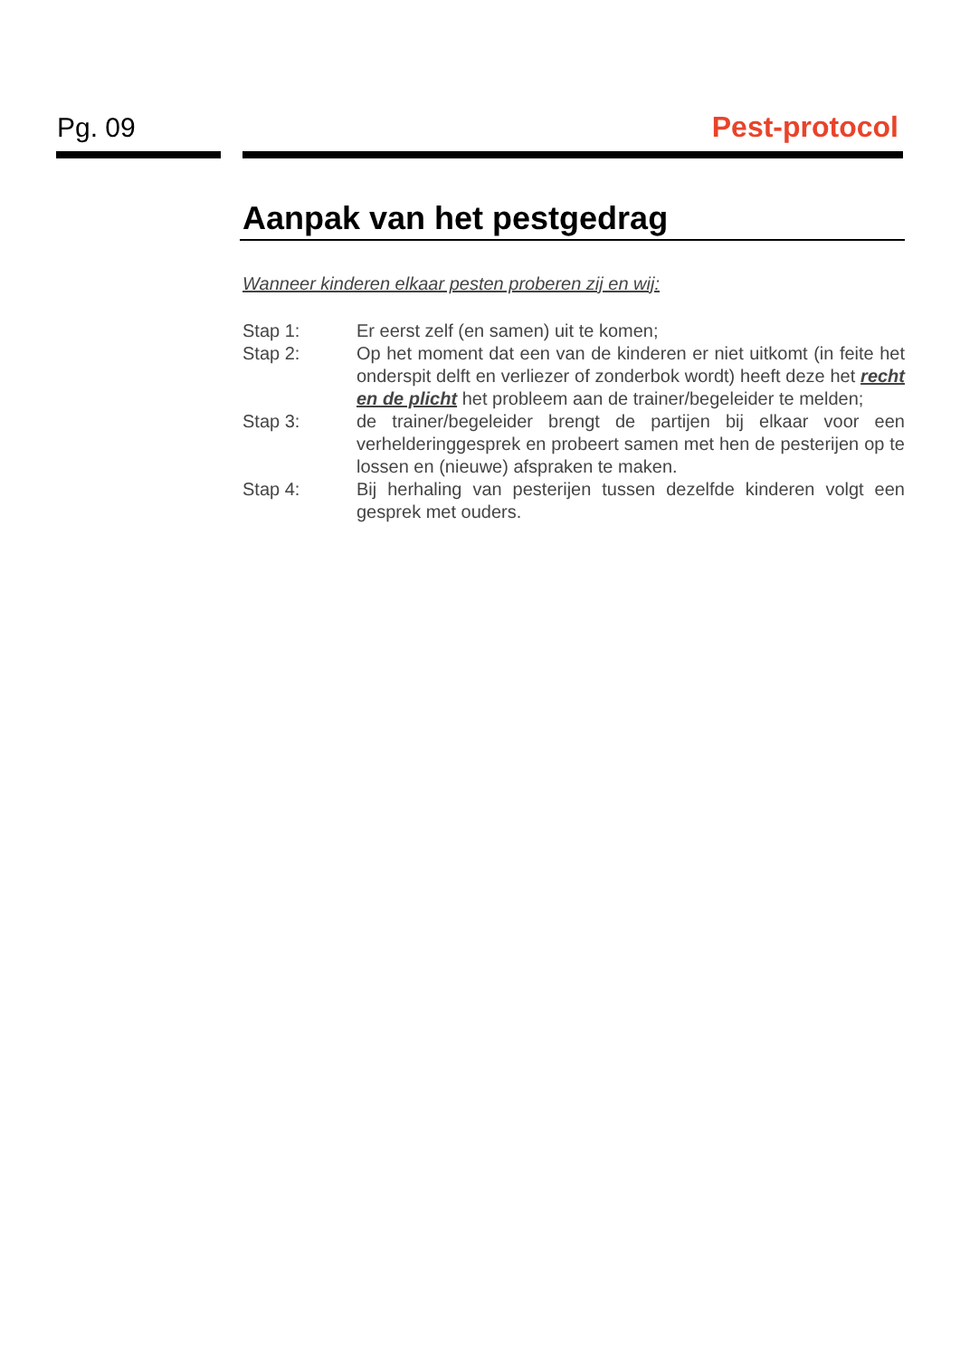Pg. 09 Pest-protocol
Aanpak van het pestgedrag
Wanneer kinderen elkaar pesten proberen zij en wij:
Stap 1: Er eerst zelf (en samen) uit te komen;
Stap 2: Op het moment dat een van de kinderen er niet uitkomt (in feite het onderspit delft en verliezer of zonderbok wordt) heeft deze het recht en de plicht het probleem aan de trainer/begeleider te melden;
Stap 3: de trainer/begeleider brengt de partijen bij elkaar voor een verhelderinggesprek en probeert samen met hen de pesterijen op te lossen en (nieuwe) afspraken te maken.
Stap 4: Bij herhaling van pesterijen tussen dezelfde kinderen volgt een gesprek met ouders.